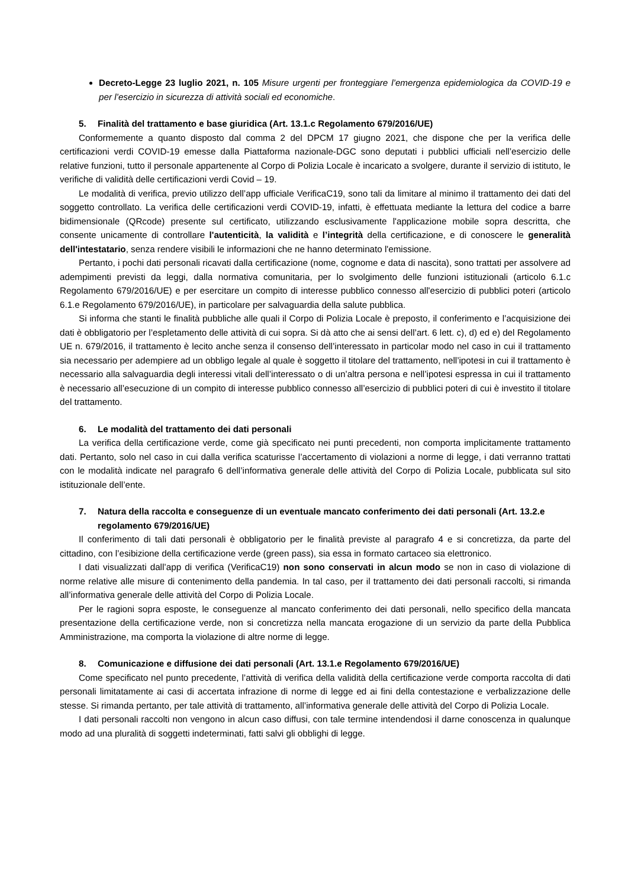Decreto-Legge 23 luglio 2021, n. 105 Misure urgenti per fronteggiare l’emergenza epidemiologica da COVID-19 e per l’esercizio in sicurezza di attività sociali ed economiche.
5. Finalità del trattamento e base giuridica (Art. 13.1.c Regolamento 679/2016/UE)
Conformemente a quanto disposto dal comma 2 del DPCM 17 giugno 2021, che dispone che per la verifica delle certificazioni verdi COVID-19 emesse dalla Piattaforma nazionale-DGC sono deputati i pubblici ufficiali nell’esercizio delle relative funzioni, tutto il personale appartenente al Corpo di Polizia Locale è incaricato a svolgere, durante il servizio di istituto, le verifiche di validità delle certificazioni verdi Covid – 19.
Le modalità di verifica, previo utilizzo dell’app ufficiale VerificaC19, sono tali da limitare al minimo il trattamento dei dati del soggetto controllato. La verifica delle certificazioni verdi COVID-19, infatti, è effettuata mediante la lettura del codice a barre bidimensionale (QRcode) presente sul certificato, utilizzando esclusivamente l'applicazione mobile sopra descritta, che consente unicamente di controllare l'autenticità, la validità e l’integrità della certificazione, e di conoscere le generalità dell'intestatario, senza rendere visibili le informazioni che ne hanno determinato l'emissione.
Pertanto, i pochi dati personali ricavati dalla certificazione (nome, cognome e data di nascita), sono trattati per assolvere ad adempimenti previsti da leggi, dalla normativa comunitaria, per lo svolgimento delle funzioni istituzionali (articolo 6.1.c Regolamento 679/2016/UE) e per esercitare un compito di interesse pubblico connesso all'esercizio di pubblici poteri (articolo 6.1.e Regolamento 679/2016/UE), in particolare per salvaguardia della salute pubblica.
Si informa che stanti le finalità pubbliche alle quali il Corpo di Polizia Locale è preposto, il conferimento e l’acquisizione dei dati è obbligatorio per l’espletamento delle attività di cui sopra. Si dà atto che ai sensi dell’art. 6 lett. c), d) ed e) del Regolamento UE n. 679/2016, il trattamento è lecito anche senza il consenso dell’interessato in particolar modo nel caso in cui il trattamento sia necessario per adempiere ad un obbligo legale al quale è soggetto il titolare del trattamento, nell’ipotesi in cui il trattamento è necessario alla salvaguardia degli interessi vitali dell’interessato o di un’altra persona e nell’ipotesi espressa in cui il trattamento è necessario all’esecuzione di un compito di interesse pubblico connesso all’esercizio di pubblici poteri di cui è investito il titolare del trattamento.
6. Le modalità del trattamento dei dati personali
La verifica della certificazione verde, come già specificato nei punti precedenti, non comporta implicitamente trattamento dati. Pertanto, solo nel caso in cui dalla verifica scaturisse l’accertamento di violazioni a norme di legge, i dati verranno trattati con le modalità indicate nel paragrafo 6 dell’informativa generale delle attività del Corpo di Polizia Locale, pubblicata sul sito istituzionale dell’ente.
7. Natura della raccolta e conseguenze di un eventuale mancato conferimento dei dati personali (Art. 13.2.e regolamento 679/2016/UE)
Il conferimento di tali dati personali è obbligatorio per le finalità previste al paragrafo 4 e si concretizza, da parte del cittadino, con l’esibizione della certificazione verde (green pass), sia essa in formato cartaceo sia elettronico.
I dati visualizzati dall’app di verifica (VerificaC19) non sono conservati in alcun modo se non in caso di violazione di norme relative alle misure di contenimento della pandemia. In tal caso, per il trattamento dei dati personali raccolti, si rimanda all’informativa generale delle attività del Corpo di Polizia Locale.
Per le ragioni sopra esposte, le conseguenze al mancato conferimento dei dati personali, nello specifico della mancata presentazione della certificazione verde, non si concretizza nella mancata erogazione di un servizio da parte della Pubblica Amministrazione, ma comporta la violazione di altre norme di legge.
8. Comunicazione e diffusione dei dati personali (Art. 13.1.e Regolamento 679/2016/UE)
Come specificato nel punto precedente, l’attività di verifica della validità della certificazione verde comporta raccolta di dati personali limitatamente ai casi di accertata infrazione di norme di legge ed ai fini della contestazione e verbalizzazione delle stesse. Si rimanda pertanto, per tale attività di trattamento, all’informativa generale delle attività del Corpo di Polizia Locale.
I dati personali raccolti non vengono in alcun caso diffusi, con tale termine intendendosi il darne conoscenza in qualunque modo ad una pluralità di soggetti indeterminati, fatti salvi gli obblighi di legge.